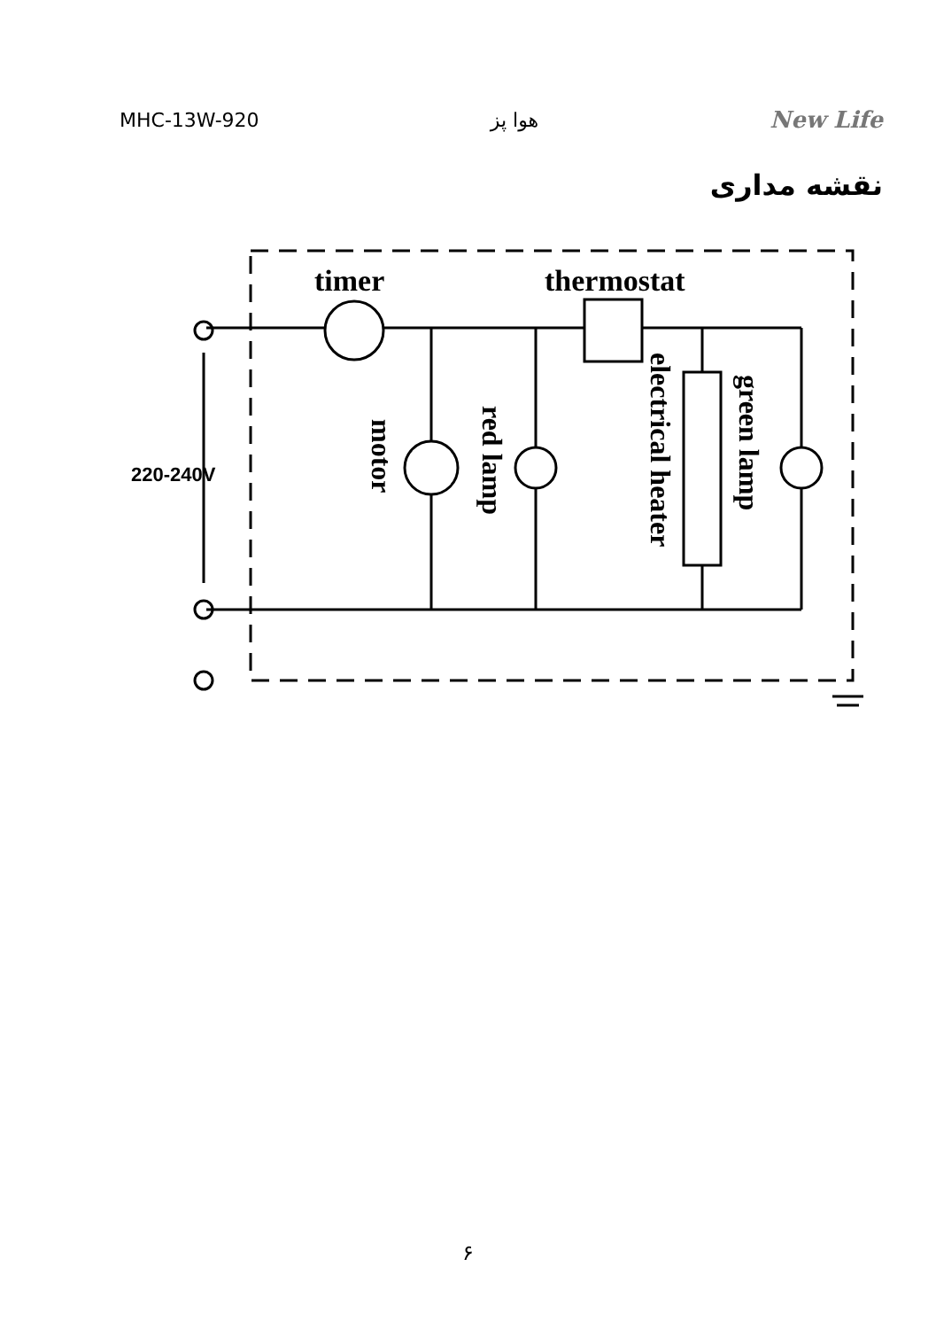MHC-13W-920 هوا پز New Life
نقشه مداری
timer
thermostat
220-240V
motor
red lamp
electrical heater
green lamp
۶